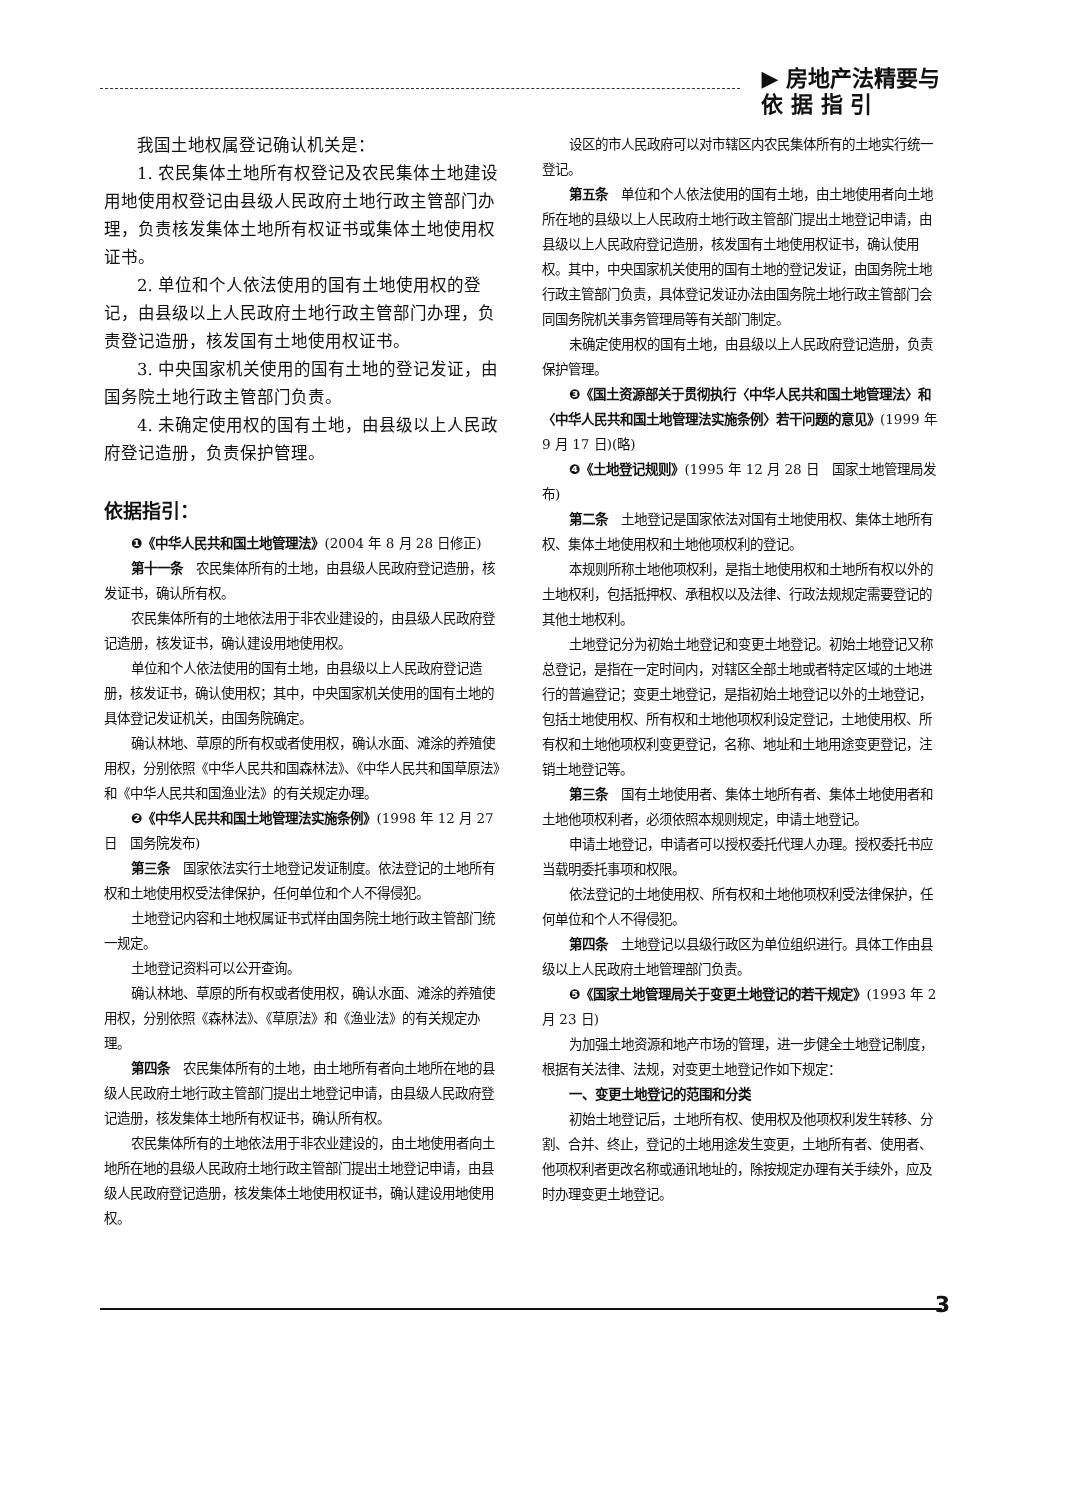▶ 房地产法精要与
依 据 指 引
我国土地权属登记确认机关是：
1. 农民集体土地所有权登记及农民集体土地建设用地使用权登记由县级人民政府土地行政主管部门办理，负责核发集体土地所有权证书或集体土地使用权证书。
2. 单位和个人依法使用的国有土地使用权的登记，由县级以上人民政府土地行政主管部门办理，负责登记造册，核发国有土地使用权证书。
3. 中央国家机关使用的国有土地的登记发证，由国务院土地行政主管部门负责。
4. 未确定使用权的国有土地，由县级以上人民政府登记造册，负责保护管理。
依据指引：
❶《中华人民共和国土地管理法》(2004 年 8 月 28 日修正)
第十一条　农民集体所有的土地，由县级人民政府登记造册，核发证书，确认所有权。
农民集体所有的土地依法用于非农业建设的，由县级人民政府登记造册，核发证书，确认建设用地使用权。
单位和个人依法使用的国有土地，由县级以上人民政府登记造册，核发证书，确认使用权；其中，中央国家机关使用的国有土地的具体登记发证机关，由国务院确定。
确认林地、草原的所有权或者使用权，确认水面、滩涂的养殖使用权，分别依照《中华人民共和国森林法》、《中华人民共和国草原法》和《中华人民共和国渔业法》的有关规定办理。
❷《中华人民共和国土地管理法实施条例》(1998 年 12 月 27 日　国务院发布)
第三条　国家依法实行土地登记发证制度。依法登记的土地所有权和土地使用权受法律保护，任何单位和个人不得侵犯。
土地登记内容和土地权属证书式样由国务院土地行政主管部门统一规定。
土地登记资料可以公开查询。
确认林地、草原的所有权或者使用权，确认水面、滩涂的养殖使用权，分别依照《森林法》、《草原法》和《渔业法》的有关规定办理。
第四条　农民集体所有的土地，由土地所有者向土地所在地的县级人民政府土地行政主管部门提出土地登记申请，由县级人民政府登记造册，核发集体土地所有权证书，确认所有权。
农民集体所有的土地依法用于非农业建设的，由土地使用者向土地所在地的县级人民政府土地行政主管部门提出土地登记申请，由县级人民政府登记造册，核发集体土地使用权证书，确认建设用地使用权。
设区的市人民政府可以对市辖区内农民集体所有的土地实行统一登记。
第五条　单位和个人依法使用的国有土地，由土地使用者向土地所在地的县级以上人民政府土地行政主管部门提出土地登记申请，由县级以上人民政府登记造册，核发国有土地使用权证书，确认使用权。其中，中央国家机关使用的国有土地的登记发证，由国务院土地行政主管部门负责，具体登记发证办法由国务院土地行政主管部门会同国务院机关事务管理局等有关部门制定。
未确定使用权的国有土地，由县级以上人民政府登记造册，负责保护管理。
❸《国土资源部关于贯彻执行〈中华人民共和国土地管理法〉和〈中华人民共和国土地管理法实施条例〉若干问题的意见》(1999 年 9 月 17 日)(略)
❹《土地登记规则》(1995 年 12 月 28 日　国家土地管理局发布)
第二条　土地登记是国家依法对国有土地使用权、集体土地所有权、集体土地使用权和土地他项权利的登记。
本规则所称土地他项权利，是指土地使用权和土地所有权以外的土地权利，包括抵押权、承租权以及法律、行政法规规定需要登记的其他土地权利。
土地登记分为初始土地登记和变更土地登记。初始土地登记又称总登记，是指在一定时间内，对辖区全部土地或者特定区域的土地进行的普遍登记；变更土地登记，是指初始土地登记以外的土地登记，包括土地使用权、所有权和土地他项权利设定登记，土地使用权、所有权和土地他项权利变更登记，名称、地址和土地用途变更登记，注销土地登记等。
第三条　国有土地使用者、集体土地所有者、集体土地使用者和土地他项权利者，必须依照本规则规定，申请土地登记。
申请土地登记，申请者可以授权委托代理人办理。授权委托书应当载明委托事项和权限。
依法登记的土地使用权、所有权和土地他项权利受法律保护，任何单位和个人不得侵犯。
第四条　土地登记以县级行政区为单位组织进行。具体工作由县级以上人民政府土地管理部门负责。
❺《国家土地管理局关于变更土地登记的若干规定》(1993 年 2 月 23 日)
为加强土地资源和地产市场的管理，进一步健全土地登记制度，根据有关法律、法规，对变更土地登记作如下规定：
一、变更土地登记的范围和分类
初始土地登记后，土地所有权、使用权及他项权利发生转移、分割、合并、终止，登记的土地用途发生变更，土地所有者、使用者、他项权利者更改名称或通讯地址的，除按规定办理有关手续外，应及时办理变更土地登记。
3